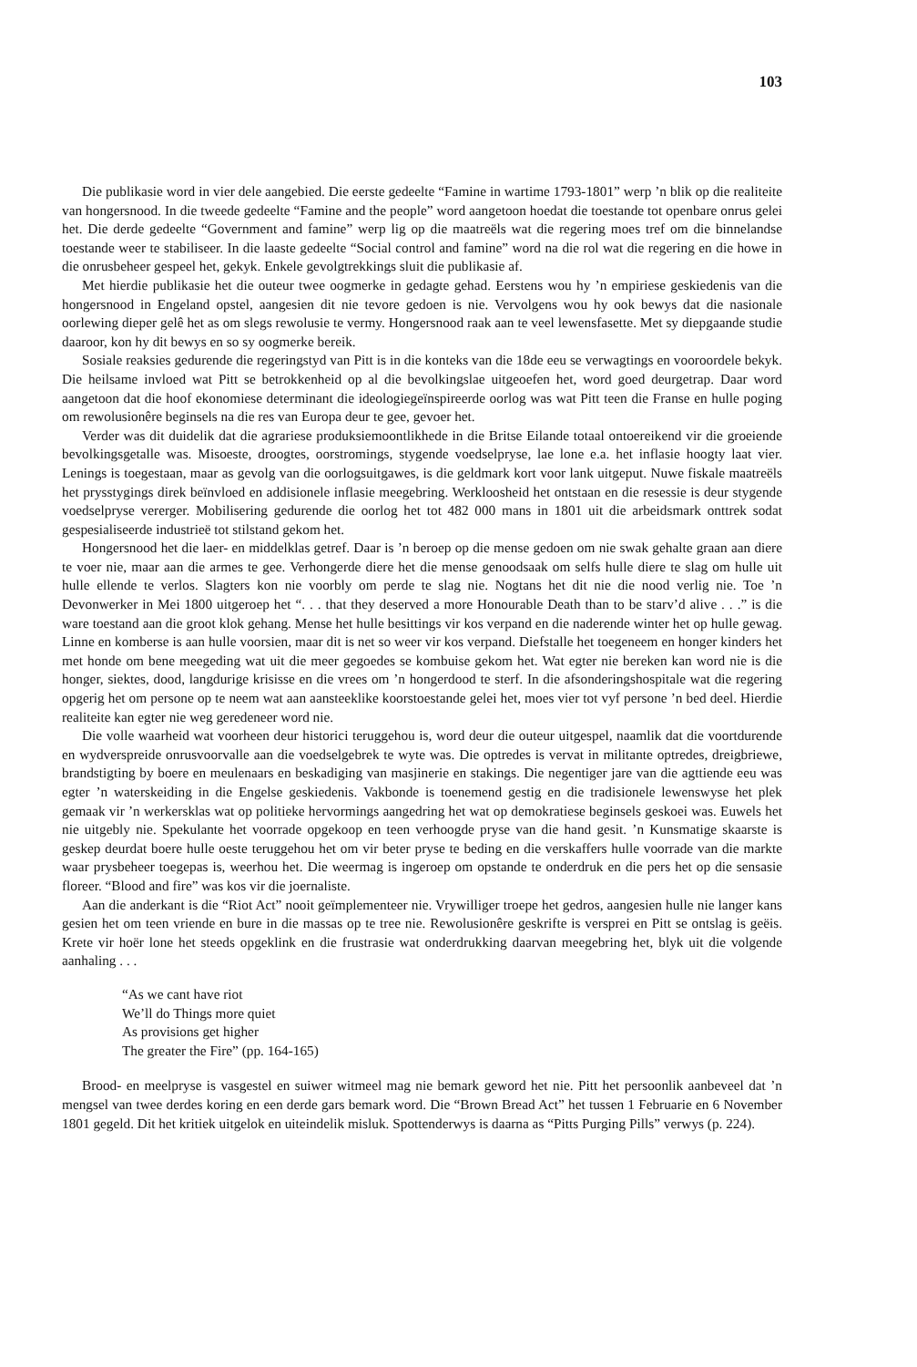103
Die publikasie word in vier dele aangebied. Die eerste gedeelte “Famine in wartime 1793-1801” werp ’n blik op die realiteite van hongersnood. In die tweede gedeelte “Famine and the people” word aangetoon hoedat die toestande tot openbare onrus gelei het. Die derde gedeelte “Government and famine” werp lig op die maatreëls wat die regering moes tref om die binnelandse toestande weer te stabiliseer. In die laaste gedeelte “Social control and famine” word na die rol wat die regering en die howe in die onrusbeheer gespeel het, gekyk. Enkele gevolgtrekkings sluit die publikasie af.
Met hierdie publikasie het die outeur twee oogmerke in gedagte gehad. Eerstens wou hy ’n empiriese geskiedenis van die hongersnood in Engeland opstel, aangesien dit nie tevore gedoen is nie. Vervolgens wou hy ook bewys dat die nasionale oorlewing dieper gelê het as om slegs rewolusie te vermy. Hongersnood raak aan te veel lewensfasette. Met sy diepgaande studie daaroor, kon hy dit bewys en so sy oogmerke bereik.
Sosiale reaksies gedurende die regeringstyd van Pitt is in die konteks van die 18de eeu se verwagtings en vooroordele bekyk. Die heilsame invloed wat Pitt se betrokkenheid op al die bevolkingslae uitgeoefen het, word goed deurgetrap. Daar word aangetoon dat die hoof ekonomiese determinant die ideologiegeïnspireerde oorlog was wat Pitt teen die Franse en hulle poging om rewolusionêre beginsels na die res van Europa deur te gee, gevoer het.
Verder was dit duidelik dat die agrariese produksiemoontlikhede in die Britse Eilande totaal ontoereikend vir die groeiende bevolkingsgetalle was. Misoeste, droogtes, oorstromings, stygende voedselpryse, lae lone e.a. het inflasie hoogty laat vier. Lenings is toegestaan, maar as gevolg van die oorlogsuitgawes, is die geldmark kort voor lank uitgeput. Nuwe fiskale maatreëls het prysstygings direk beïnvloed en addisionele inflasie meegebring. Werkloosheid het ontstaan en die resessie is deur stygende voedselpryse vererger. Mobilisering gedurende die oorlog het tot 482 000 mans in 1801 uit die arbeidsmark onttrek sodat gespesialiseerde industrieë tot stilstand gekom het.
Hongersnood het die laer- en middelklas getref. Daar is ’n beroep op die mense gedoen om nie swak gehalte graan aan diere te voer nie, maar aan die armes te gee. Verhongerde diere het die mense genoodsaak om selfs hulle diere te slag om hulle uit hulle ellende te verlos. Slagters kon nie voorbly om perde te slag nie. Nogtans het dit nie die nood verlig nie. Toe ’n Devonwerker in Mei 1800 uitgeroep het “. . . that they deserved a more Honourable Death than to be starv’d alive . . .” is die ware toestand aan die groot klok gehang. Mense het hulle besittings vir kos verpand en die naderende winter het op hulle gewag. Linne en komberse is aan hulle voorsien, maar dit is net so weer vir kos verpand. Diefstalle het toegeneem en honger kinders het met honde om bene meegeding wat uit die meer gegoedes se kombuise gekom het. Wat egter nie bereken kan word nie is die honger, siektes, dood, langdurige krisisse en die vrees om ’n hongerdood te sterf. In die afsonderingshospitale wat die regering opgerig het om persone op te neem wat aan aansteeklike koorstoestande gelei het, moes vier tot vyf persone ’n bed deel. Hierdie realiteite kan egter nie weg geredeneer word nie.
Die volle waarheid wat voorheen deur historici teruggehou is, word deur die outeur uitgespel, naamlik dat die voortdurende en wydverspreide onrusvoorvalle aan die voedselgebrek te wyte was. Die optredes is vervat in militante optredes, dreigbriewe, brandstigting by boere en meulenaars en beskadiging van masjinerie en stakings. Die negentiger jare van die agttiende eeu was egter ’n waterskeiding in die Engelse geskiedenis. Vakbonde is toenemend gestig en die tradisionele lewenswyse het plek gemaak vir ’n werkersklas wat op politieke hervormings aangedring het wat op demokratiese beginsels geskoei was. Euwels het nie uitgebly nie. Spekulante het voorrade opgekoop en teen verhoogde pryse van die hand gesit. ’n Kunsmatige skaarste is geskep deurdat boere hulle oeste teruggehou het om vir beter pryse te beding en die verskaffers hulle voorrade van die markte waar prysbeheer toegepas is, weerhou het. Die weermag is ingeroep om opstande te onderdruk en die pers het op die sensasie floreer. “Blood and fire” was kos vir die joernaliste.
Aan die anderkant is die “Riot Act” nooit geïmplementeer nie. Vrywilliger troepe het gedros, aangesien hulle nie langer kans gesien het om teen vriende en bure in die massas op te tree nie. Rewolusionêre geskrifte is versprei en Pitt se ontslag is geëis. Krete vir hoër lone het steeds opgeklink en die frustrasie wat onderdrukking daarvan meegebring het, blyk uit die volgende aanhaling . . .
“As we cant have riot
We’ll do Things more quiet
As provisions get higher
The greater the Fire” (pp. 164-165)
Brood- en meelpryse is vasgestel en suiwer witmeel mag nie bemark geword het nie. Pitt het persoonlik aanbeveel dat ’n mengsel van twee derdes koring en een derde gars bemark word. Die “Brown Bread Act” het tussen 1 Februarie en 6 November 1801 gegeld. Dit het kritiek uitgelok en uiteindelik misluk. Spottenderwys is daarna as “Pitts Purging Pills” verwys (p. 224).